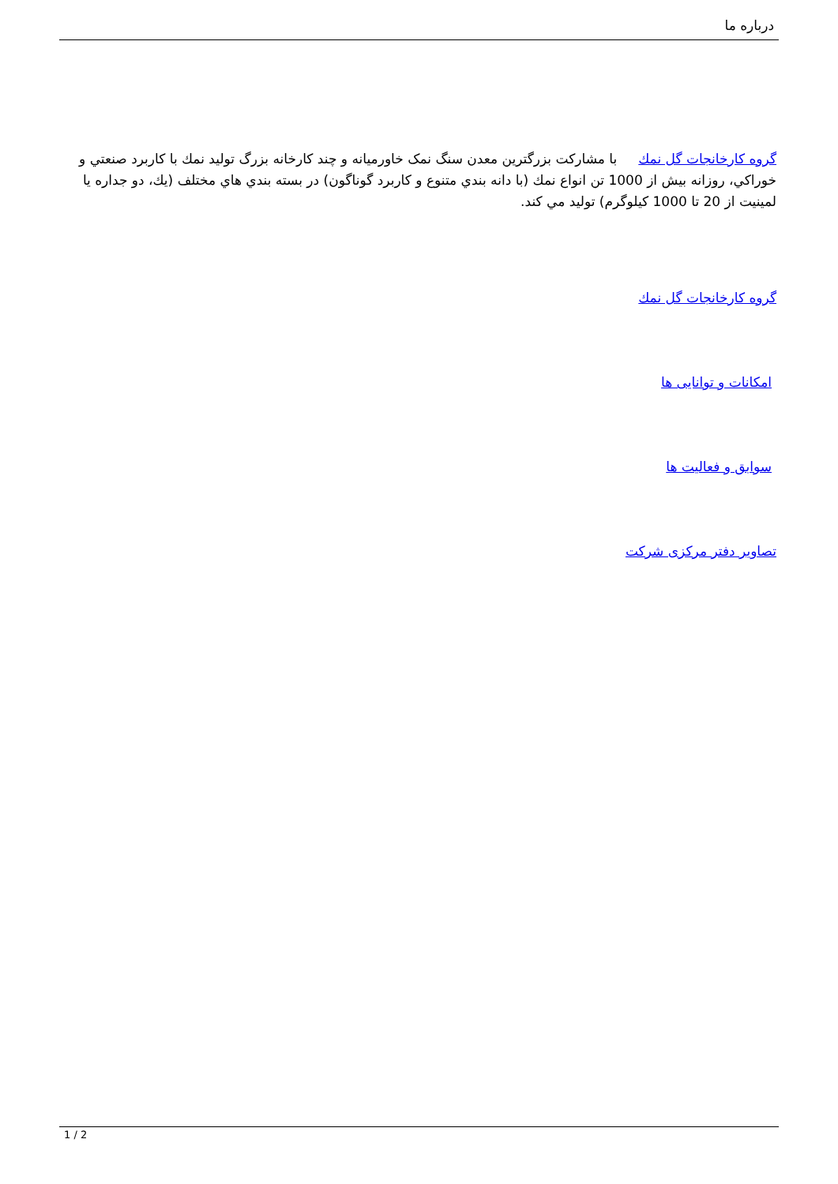درباره ما
گروه کارخانجات گل نمك با مشاركت بزرگترين معدن سنگ نمک خاورمیانه و چند كارخانه بزرگ توليد نمك با كاربرد صنعتي و خوراكي، روزانه بيش از 1000 تن انواع نمك (با دانه بندي متنوع و كاربرد گوناگون) در بسته بندي هاي مختلف (يك، دو جداره يا لمينيت از 20 تا 1000 كيلوگرم) توليد مي كند.
گروه کارخانجات گل نمك
امکانات و توانایی ها
سوابق و فعالیت ها
تصاویر دفتر مرکزی شرکت
1 / 2